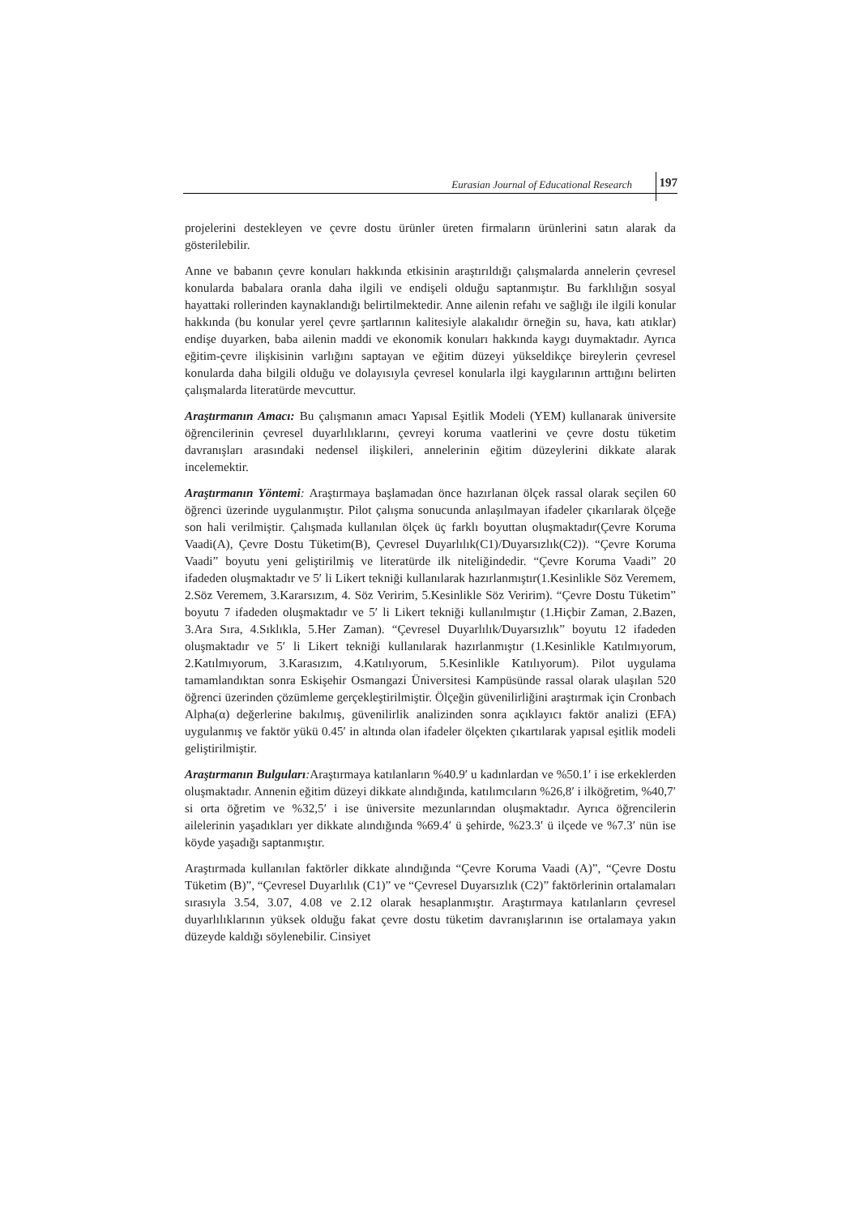Eurasian Journal of Educational Research 197
projelerini destekleyen ve çevre dostu ürünler üreten firmaların ürünlerini satın alarak da gösterilebilir.
Anne ve babanın çevre konuları hakkında etkisinin araştırıldığı çalışmalarda annelerin çevresel konularda babalara oranla daha ilgili ve endişeli olduğu saptanmıştır. Bu farklılığın sosyal hayattaki rollerinden kaynaklandığı belirtilmektedir. Anne ailenin refahı ve sağlığı ile ilgili konular hakkında (bu konular yerel çevre şartlarının kalitesiyle alakalıdır örneğin su, hava, katı atıklar) endişe duyarken, baba ailenin maddi ve ekonomik konuları hakkında kaygı duymaktadır. Ayrıca eğitim-çevre ilişkisinin varlığını saptayan ve eğitim düzeyi yükseldikçe bireylerin çevresel konularda daha bilgili olduğu ve dolayısıyla çevresel konularla ilgi kaygılarının arttığını belirten çalışmalarda literatürde mevcuttur.
Araştırmanın Amacı: Bu çalışmanın amacı Yapısal Eşitlik Modeli (YEM) kullanarak üniversite öğrencilerinin çevresel duyarlılıklarını, çevreyi koruma vaatlerini ve çevre dostu tüketim davranışları arasındaki nedensel ilişkileri, annelerinin eğitim düzeylerini dikkate alarak incelemektir.
Araştırmanın Yöntemi: Araştırmaya başlamadan önce hazırlanan ölçek rassal olarak seçilen 60 öğrenci üzerinde uygulanmıştır. Pilot çalışma sonucunda anlaşılmayan ifadeler çıkarılarak ölçeğe son hali verilmiştir. Çalışmada kullanılan ölçek üç farklı boyuttan oluşmaktadır(Çevre Koruma Vaadi(A), Çevre Dostu Tüketim(B), Çevresel Duyarlılık(C1)/Duyarsızlık(C2)). “Çevre Koruma Vaadi” boyutu yeni geliştirilmiş ve literatürde ilk niteliğindedir. “Çevre Koruma Vaadi” 20 ifadeden oluşmaktadır ve 5′ li Likert tekniği kullanılarak hazırlanmıştır(1.Kesinlikle Söz Veremem, 2.Söz Veremem, 3.Kararsızım, 4. Söz Veririm, 5.Kesinlikle Söz Veririm). “Çevre Dostu Tüketim” boyutu 7 ifadeden oluşmaktadır ve 5′ li Likert tekniği kullanılmıştır (1.Hiçbir Zaman, 2.Bazen, 3.Ara Sıra, 4.Sıklıkla, 5.Her Zaman). “Çevresel Duyarlılık/Duyarsızlık” boyutu 12 ifadeden oluşmaktadır ve 5′ li Likert tekniği kullanılarak hazırlanmıştır (1.Kesinlikle Katılmıyorum, 2.Katılmıyorum, 3.Karasızım, 4.Katılıyorum, 5.Kesinlikle Katılıyorum). Pilot uygulama tamamlandıktan sonra Eskişehir Osmangazi Üniversitesi Kampüsünde rassal olarak ulaşılan 520 öğrenci üzerinden çözümleme gerçekleştirilmiştir. Ölçeğin güvenilirliğini araştırmak için Cronbach Alpha(α) değerlerine bakılmış, güvenilirlik analizinden sonra açıklayıcı faktör analizi (EFA) uygulanmış ve faktör yükü 0.45′ in altında olan ifadeler ölçekten çıkartılarak yapısal eşitlik modeli geliştirilmiştir.
Araştırmanın Bulguları: Araştırmaya katılanların %40.9′ u kadınlardan ve %50.1′ i ise erkeklerden oluşmaktadır. Annenin eğitim düzeyi dikkate alındığında, katılımcıların %26,8′ i ilköğretim, %40,7′ si orta öğretim ve %32,5′ i ise üniversite mezunlarından oluşmaktadır. Ayrıca öğrencilerin ailelerinin yaşadıkları yer dikkate alındığında %69.4′ ü şehirde, %23.3′ ü ilçede ve %7.3′ nün ise köyde yaşadığı saptanmıştır.
Araştırmada kullanılan faktörler dikkate alındığında “Çevre Koruma Vaadi (A)”, “Çevre Dostu Tüketim (B)”, “Çevresel Duyarlılık (C1)” ve “Çevresel Duyarsızlık (C2)” faktörlerinin ortalamaları sırasıyla 3.54, 3.07, 4.08 ve 2.12 olarak hesaplanmıştır. Araştırmaya katılanların çevresel duyarlılıklarının yüksek olduğu fakat çevre dostu tüketim davranışlarının ise ortalamaya yakın düzeyde kaldığı söylenebilir. Cinsiyet